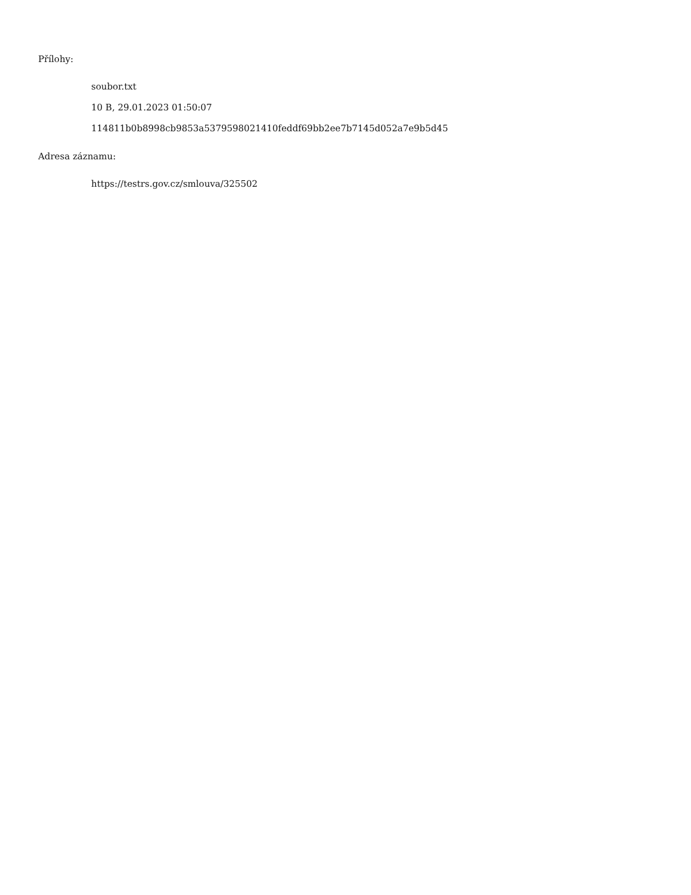Přílohy:
soubor.txt
10 B, 29.01.2023 01:50:07
114811b0b8998cb9853a5379598021410feddf69bb2ee7b7145d052a7e9b5d45
Adresa záznamu:
https://testrs.gov.cz/smlouva/325502